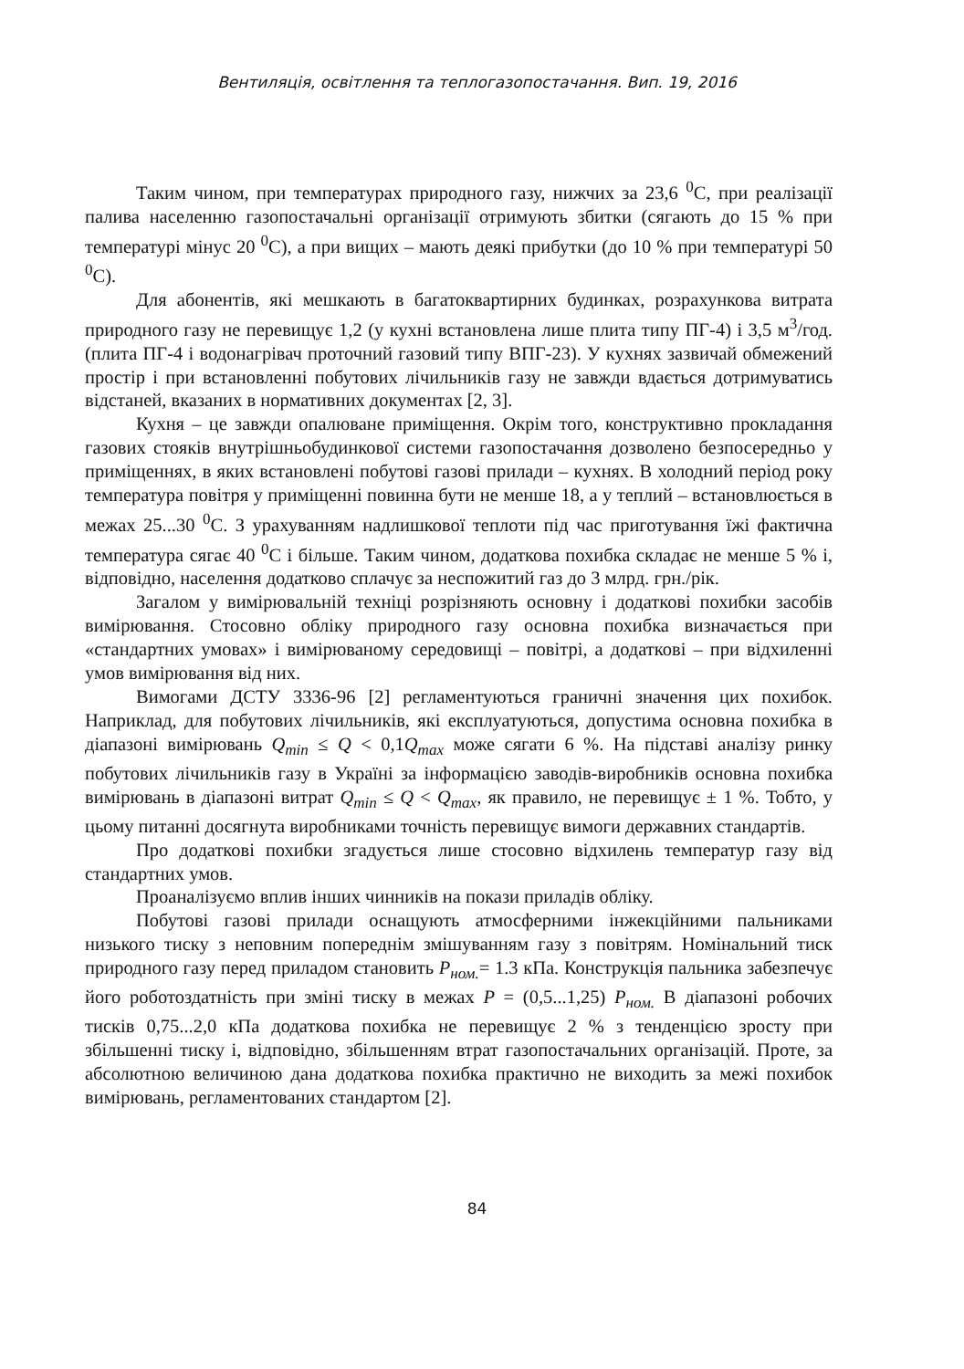Вентиляція, освітлення та теплогазопостачання. Вип. 19, 2016
Таким чином, при температурах природного газу, нижчих за 23,6 <sup>0</sup>С, при реалізації палива населенню газопостачальні організації отримують збитки (сягають до 15 % при температурі мінус 20 <sup>0</sup>С), а при вищих – мають деякі прибутки (до 10 % при температурі 50 <sup>0</sup>С).
Для абонентів, які мешкають в багатоквартирних будинках, розрахункова витрата природного газу не перевищує 1,2 (у кухні встановлена лише плита типу ПГ-4) і 3,5 м<sup>3</sup>/год. (плита ПГ-4 і водонагрівач проточний газовий типу ВПГ-23). У кухнях зазвичай обмежений простір і при встановленні побутових лічильників газу не завжди вдається дотримуватись відстаней, вказаних в нормативних документах [2, 3].
Кухня – це завжди опалюване приміщення. Окрім того, конструктивно прокладання газових стояків внутрішньобудинкової системи газопостачання дозволено безпосередньо у приміщеннях, в яких встановлені побутові газові прилади – кухнях. В холодний період року температура повітря у приміщенні повинна бути не менше 18, а у теплий – встановлюється в межах 25...30 <sup>0</sup>С. З урахуванням надлишкової теплоти під час приготування їжі фактична температура сягає 40 <sup>0</sup>С і більше. Таким чином, додаткова похибка складає не менше 5 % і, відповідно, населення додатково сплачує за неспожитий газ до 3 млрд. грн./рік.
Загалом у вимірювальній техніці розрізняють основну і додаткові похибки засобів вимірювання. Стосовно обліку природного газу основна похибка визначається при «стандартних умовах» і вимірюваному середовищі – повітрі, а додаткові – при відхиленні умов вимірювання від них.
Вимогами ДСТУ 3336-96 [2] регламентуються граничні значення цих похибок. Наприклад, для побутових лічильників, які експлуатуються, допустима основна похибка в діапазоні вимірювань Q<sub>min</sub> ≤ Q < 0,1Q<sub>max</sub> може сягати 6 %. На підставі аналізу ринку побутових лічильників газу в Україні за інформацією заводів-виробників основна похибка вимірювань в діапазоні витрат Q<sub>min</sub> ≤ Q < Q<sub>max</sub>, як правило, не перевищує ± 1 %. Тобто, у цьому питанні досягнута виробниками точність перевищує вимоги державних стандартів.
Про додаткові похибки згадується лише стосовно відхилень температур газу від стандартних умов.
Проаналізуємо вплив інших чинників на покази приладів обліку.
Побутові газові прилади оснащують атмосферними інжекційними пальниками низького тиску з неповним попереднім змішуванням газу з повітрям. Номінальний тиск природного газу перед приладом становить Р<sub>ном.</sub>= 1.3 кПа. Конструкція пальника забезпечує його роботоздатність при зміні тиску в межах Р = (0,5...1,25) Р<sub>ном.</sub> В діапазоні робочих тисків 0,75...2,0 кПа додаткова похибка не перевищує 2 % з тенденцією зросту при збільшенні тиску і, відповідно, збільшенням втрат газопостачальних організацій. Проте, за абсолютною величиною дана додаткова похибка практично не виходить за межі похибок вимірювань, регламентованих стандартом [2].
84